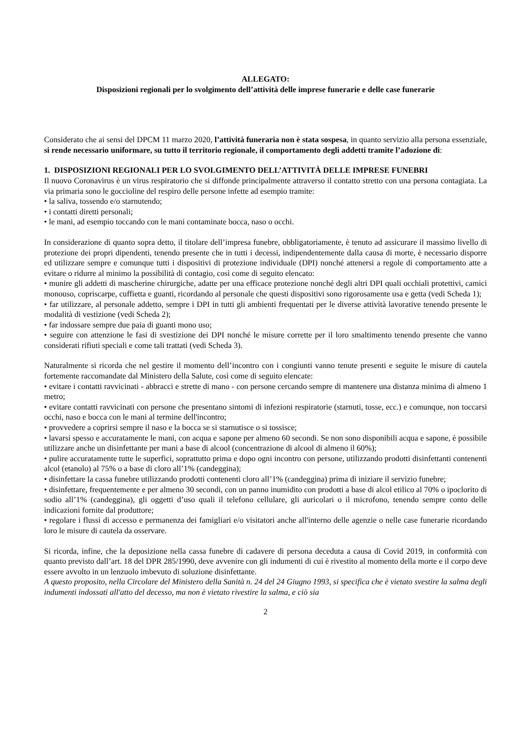ALLEGATO:
Disposizioni regionali per lo svolgimento dell’attività delle imprese funerarie e delle case funerarie
Considerato che ai sensi del DPCM 11 marzo 2020, l’attività funeraria non è stata sospesa, in quanto servizio alla persona essenziale, si rende necessario uniformare, su tutto il territorio regionale, il comportamento degli addetti tramite l’adozione di:
1. DISPOSIZIONI REGIONALI PER LO SVOLGIMENTO DELL’ATTIVITÀ DELLE IMPRESE FUNEBRI
Il nuovo Coronavirus è un virus respiratorio che si diffonde principalmente attraverso il contatto stretto con una persona contagiata. La via primaria sono le goccioline del respiro delle persone infette ad esempio tramite:
• la saliva, tossendo e/o starnutendo;
• i contatti diretti personali;
• le mani, ad esempio toccando con le mani contaminate bocca, naso o occhi.
In considerazione di quanto sopra detto, il titolare dell’impresa funebre, obbligatoriamente, è tenuto ad assicurare il massimo livello di protezione dei propri dipendenti, tenendo presente che in tutti i decessi, indipendentemente dalla causa di morte, è necessario disporre ed utilizzare sempre e comunque tutti i dispositivi di protezione individuale (DPI) nonché attenersi a regole di comportamento atte a evitare o ridurre al minimo la possibilità di contagio, così come di seguito elencato:
• munire gli addetti di mascherine chirurgiche, adatte per una efficace protezione nonché degli altri DPI quali occhiali protettivi, camici monouso, copriscarpe, cuffietta e guanti, ricordando al personale che questi dispositivi sono rigorosamente usa e getta (vedi Scheda 1);
• far utilizzare, al personale addetto, sempre i DPI in tutti gli ambienti frequentati per le diverse attività lavorative tenendo presente le modalità di vestizione (vedi Scheda 2);
• far indossare sempre due paia di guanti mono uso;
• seguire con attenzione le fasi di svestizione dei DPI nonché le misure corrette per il loro smaltimento tenendo presente che vanno considerati rifiuti speciali e come tali trattati (vedi Scheda 3).
Naturalmente si ricorda che nel gestire il momento dell’incontro con i congiunti vanno tenute presenti e seguite le misure di cautela fortemente raccomandate dal Ministero della Salute, così come di seguito elencate:
• evitare i contatti ravvicinati - abbracci e strette di mano - con persone cercando sempre di mantenere una distanza minima di almeno 1 metro;
• evitare contatti ravvicinati con persone che presentano sintomi di infezioni respiratorie (starnuti, tosse, ecc.) e comunque, non toccarsi occhi, naso e bocca con le mani al termine dell'incontro;
• provvedere a coprirsi sempre il naso e la bocca se si starnutisce o si tossisce;
• lavarsi spesso e accuratamente le mani, con acqua e sapone per almeno 60 secondi. Se non sono disponibili acqua e sapone, è possibile utilizzare anche un disinfettante per mani a base di alcool (concentrazione di alcool di almeno il 60%);
• pulire accuratamente tutte le superfici, soprattutto prima e dopo ogni incontro con persone, utilizzando prodotti disinfettanti contenenti alcol (etanolo) al 75% o a base di cloro all’1% (candeggina);
• disinfettare la cassa funebre utilizzando prodotti contenenti cloro all’1% (candeggina) prima di iniziare il servizio funebre;
• disinfettare, frequentemente e per almeno 30 secondi, con un panno inumidito con prodotti a base di alcol etilico al 70% o ipoclorito di sodio all’1% (candeggina), gli oggetti d’uso quali il telefono cellulare, gli auricolari o il microfono, tenendo sempre conto delle indicazioni fornite dal produttore;
• regolare i flussi di accesso e permanenza dei famigliari e/o visitatori anche all'interno delle agenzie o nelle case funerarie ricordando loro le misure di cautela da osservare.
Si ricorda, infine, che la deposizione nella cassa funebre di cadavere di persona deceduta a causa di Covid 2019, in conformità con quanto previsto dall’art. 18 del DPR 285/1990, deve avvenire con gli indumenti di cui è rivestito al momento della morte e il corpo deve essere avvolto in un lenzuolo imbevuto di soluzione disinfettante.
A questo proposito, nella Circolare del Ministero della Sanità n. 24 del 24 Giugno 1993, si specifica che è vietato svestire la salma degli indumenti indossati all'atto del decesso, ma non è vietato rivestire la salma, e ciò sia
2